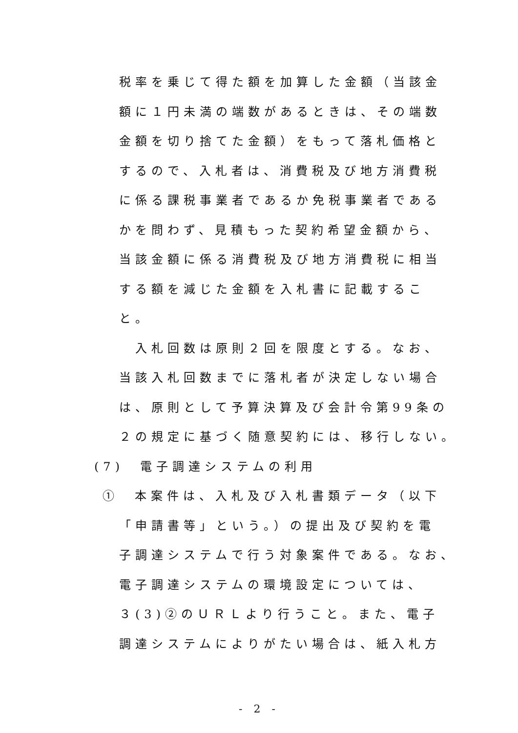税率を乗じて得た額を加算した金額（当該金
額に１円未満の端数があるときは、その端数
金額を切り捨てた金額）をもって落札価格と
するので、入札者は、消費税及び地方消費税
に係る課税事業者であるか免税事業者である
かを問わず、見積もった契約希望金額から、
当該金額に係る消費税及び地方消費税に相当
する額を減じた金額を入札書に記載するこ
と。
　入札回数は原則２回を限度とする。なお、
当該入札回数までに落札者が決定しない場合
は、原則として予算決算及び会計令第99条の
２の規定に基づく随意契約には、移行しない。
(7)　電子調達システムの利用
①　本案件は、入札及び入札書類データ（以下
「申請書等」という。）の提出及び契約を電
子調達システムで行う対象案件である。なお、
電子調達システムの環境設定については、
３(3)②のＵＲＬより行うこと。また、電子
調達システムによりがたい場合は、紙入札方
- 2 -